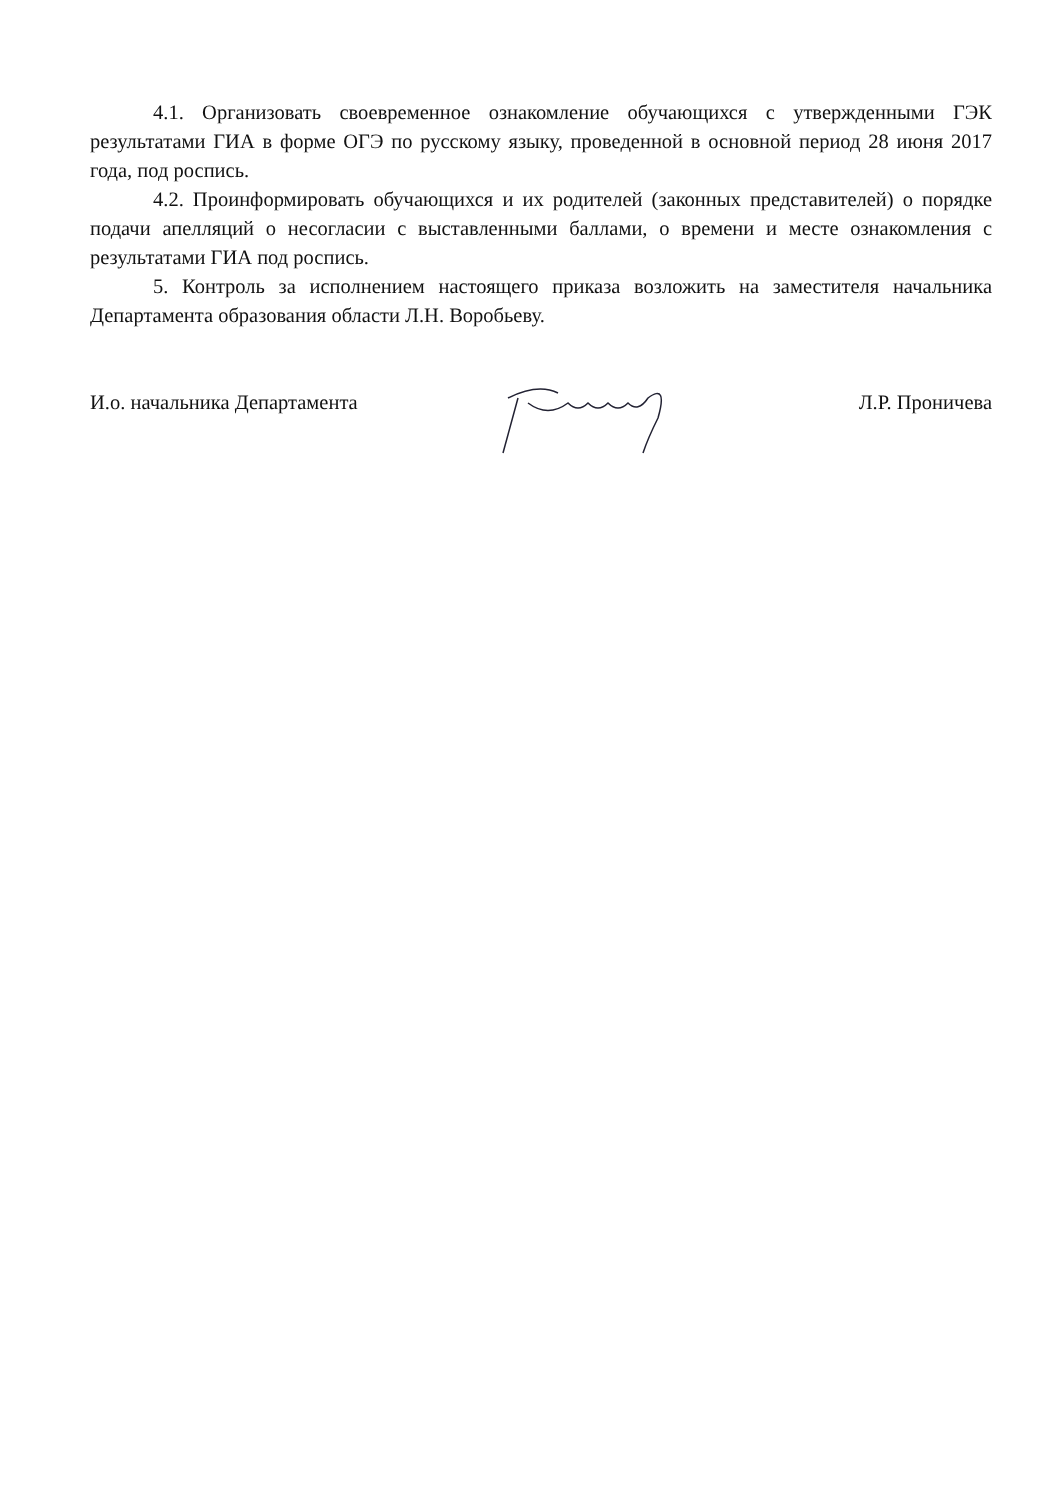4.1. Организовать своевременное ознакомление обучающихся с утвержденными ГЭК результатами ГИА в форме ОГЭ по русскому языку, проведенной в основной период 28 июня 2017 года, под роспись.
4.2. Проинформировать обучающихся и их родителей (законных представителей) о порядке подачи апелляций о несогласии с выставленными баллами, о времени и месте ознакомления с результатами ГИА под роспись.
5. Контроль за исполнением настоящего приказа возложить на заместителя начальника Департамента образования области Л.Н. Воробьеву.
И.о. начальника Департамента Л.Р. Проничева